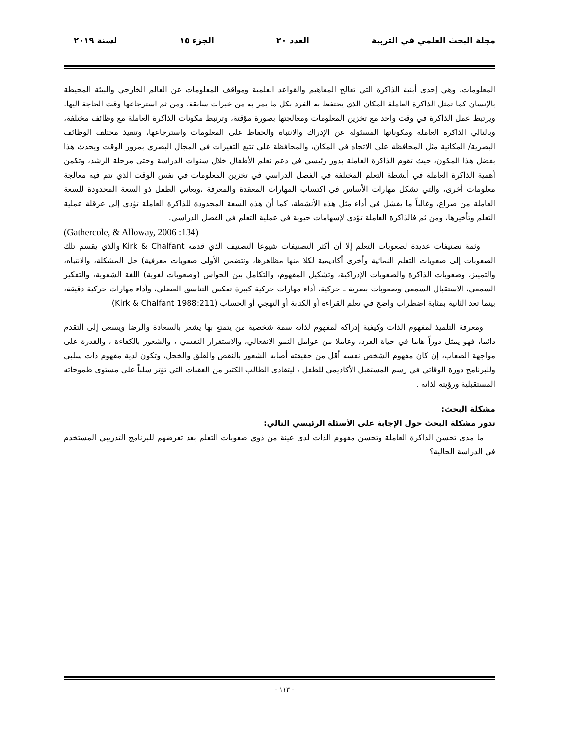مجلة البحث العلمي في التربية العدد ٢٠ الجزء ١٥ لسنة ٢٠١٩
المعلومات، وهي إحدى أبنية الذاكرة التي تعالج المفاهيم والقواعد العلمية ومواقف المعلومات عن العالم الخارجي والبيئة المحيطة بالإنسان كما تمثل الذاكرة العاملة المكان الذي يحتفظ به الفرد بكل ما يمر به من خبرات سابقة، ومن ثم استرجاعها وقت الحاجة اليها، ويرتبط عمل الذاكرة في وقت واحد مع تخزين المعلومات ومعالجتها بصورة مؤقتة، وترتبط مكونات الذاكرة العاملة مع وظائف مختلفة، وبالتالي الذاكرة العاملة ومكوناتها المسئولة عن الإدراك والانتباه والحفاظ على المعلومات واسترجاعها، وتنفيذ مختلف الوظائف البصرية/ المكانية مثل المحافظة على الاتجاه في المكان، والمحافظة على تتبع التغيرات في المجال البصري بمرور الوقت ويحدث هذا بفضل هذا المكون، حيث تقوم الذاكرة العاملة بدور رئيسي في دعم تعلم الأطفال خلال سنوات الدراسة وحتى مرحلة الرشد، وتكمن أهمية الذاكرة العاملة في أنشطة التعلم المختلفة في الفصل الدراسي في تخزين المعلومات في نفس الوقت الذي تتم فيه معالجة معلومات أخرى، والتي تشكل مهارات الأساس في اكتساب المهارات المعقدة والمعرفة ،ويعاني الطفل ذو السعة المحدودة للسعة العاملة من صراع، وغالباً ما يفشل في أداء مثل هذه الأنشطة، كما أن هذه السعة المحدودة للذاكرة العاملة تؤدي إلى عرقلة عملية التعلم وتأخيرها، ومن ثم فالذاكرة العاملة تؤدي لإسهامات حيوية في عملية التعلم في الفصل الدراسي.
(Gathercole, & Alloway, 2006 :134)
وثمة تصنيفات عديدة لصعوبات التعلم إلا أن أكثر التصنيفات شيوعا التصنيف الذي قدمه Kirk & Chalfant والذي يقسم تلك الصعوبات إلى صعوبات التعلم النمائية وأخرى أكاديمية لكلا منها مظاهرها، وتتضمن الأولى صعوبات معرفية) حل المشكلة، والانتباه، والتمييز، وصعوبات الذاكرة والصعوبات الإدراكية، وتشكيل المفهوم، والتكامل بين الحواس (وصعوبات لغوية) اللغة الشفوية، والتفكير السمعي، الاستقبال السمعي وصعوبات بصرية ـ حركية، أداء مهارات حركية كبيرة تعكس التناسق العضلي، وأداء مهارات حركية دقيقة، بينما تعد الثانية بمثابة اضطراب واضح في تعلم القراءة أو الكتابة أو التهجي أو الحساب (Kirk & Chalfant 1988:211)
ومعرفة التلميذ لمفهوم الذات وكيفية إدراكه لمفهوم لذاته سمة شخصية من يتمتع بها يشعر بالسعادة والرضا ويسعى إلى التقدم دائما، فهو يمثل دوراً هاما في حياة الفرد، وعاملا من عوامل النمو الانفعالي، والاستقرار النفسي ، والشعور بالكفاءة ، والقدرة على مواجهة الصعاب، إن كان مفهوم الشخص نفسه أقل من حقيقته أصابه الشعور بالنقص والقلق والخجل، وتكون لدية مفهوم ذات سلبى وللبرنامج دورة الوقائي في رسم المستقبل الأكاديمي للطفل ، ليتفادى الطالب الكثير من العقبات التي تؤثر سلباً على مستوى طموحاته المستقبلية ورؤيته لذاته .
مشكلة البحث:
تدور مشكلة البحث حول الإجابة على الأسئلة الرئيسي التالي:
ما مدى تحسن الذاكرة العاملة وتحسن مفهوم الذات لدى عينة من ذوي صعوبات التعلم بعد تعرضهم للبرنامج التدريبي المستخدم في الدراسة الحالية؟
- ١١٣ -